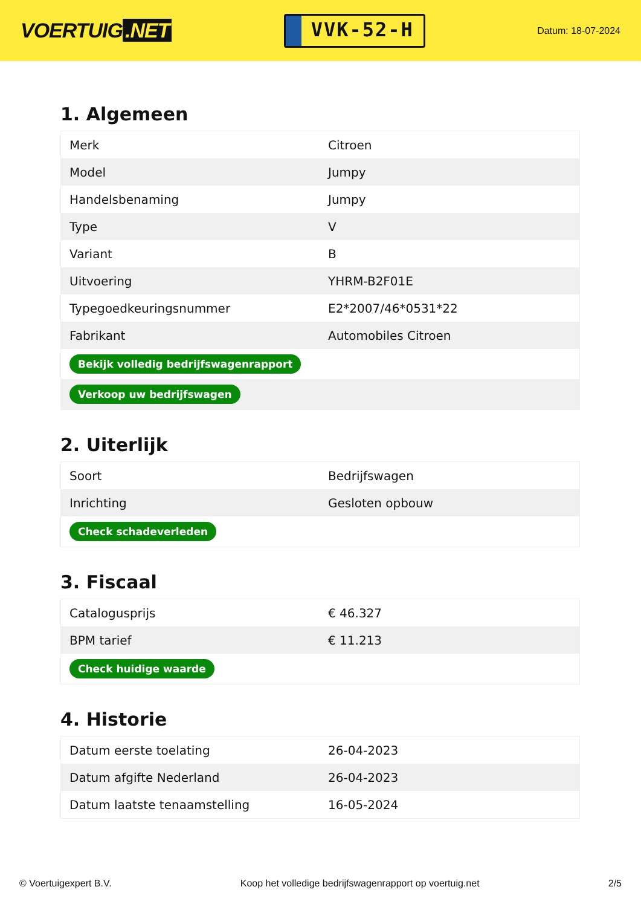VOERTUIG.NET
VVK-52-H
Datum: 18-07-2024
1. Algemeen
| Merk | Citroen |
| Model | Jumpy |
| Handelsbenaming | Jumpy |
| Type | V |
| Variant | B |
| Uitvoering | YHRM-B2F01E |
| Typegoedkeuringsnummer | E2*2007/46*0531*22 |
| Fabrikant | Automobiles Citroen |
| Bekijk volledig bedrijfswagenrapport | |
| Verkoop uw bedrijfswagen | |
2. Uiterlijk
| Soort | Bedrijfswagen |
| Inrichting | Gesloten opbouw |
| Check schadeverleden | |
3. Fiscaal
| Catalogusprijs | € 46.327 |
| BPM tarief | € 11.213 |
| Check huidige waarde | |
4. Historie
| Datum eerste toelating | 26-04-2023 |
| Datum afgifte Nederland | 26-04-2023 |
| Datum laatste tenaamstelling | 16-05-2024 |
© Voertuigexpert B.V. Koop het volledige bedrijfswagenrapport op voertuig.net 2/5